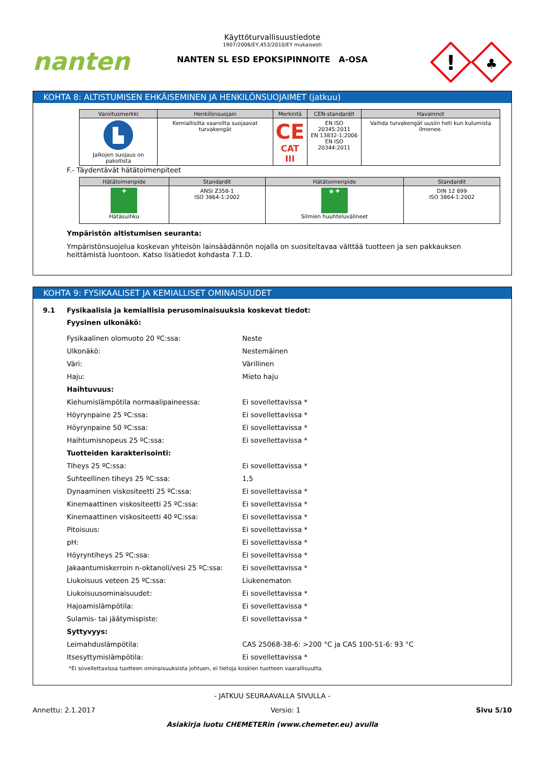nanten
Käyttöturvallisuustiedote
1907/2006/EY,453/2010/EY mukaisesti
NANTEN SL ESD EPOKSIPINNOITE A-OSA
!
♣
KOHTA 8: ALTISTUMISEN EHKÄISEMINEN JA HENKILÖNSUOJAIMET (jatkuu)
| Varoitusmerkki | Henkilönsuojain | Merkintä | CEN-standardit | Havainnot |
| --- | --- | --- | --- | --- |
| ▙ Jalkojen suojaus on pakollista | Kemiallisilta vaaroilta suojaavat turvakengät | CE CAT III | EN ISO 20345:2011 EN 13832-1:2006 EN ISO 20344:2011 | Vaihda turvakengät uusiin heti kun kulumista ilmenee. |
F.- Täydentävät hätätoimenpiteet
| Hätätoimenpide | Standardit | Hätätoimenpide | Standardit |
| --- | --- | --- | --- |
| ✚ Hätäsuihku | ANSI Z358-1 ISO 3864-1:2002 | ◉ ✚ Silmien huuhteluvälineet | DIN 12 899 ISO 3864-1:2002 |
Ympäristön altistumisen seuranta:
Ympäristönsuojelua koskevan yhteisön lainsäädännön nojalla on suositeltavaa välttää tuotteen ja sen pakkauksen heittämistä luontoon. Katso lisätiedot kohdasta 7.1.D.
KOHTA 9: FYSIKAALISET JA KEMIALLISET OMINAISUUDET
9.1 Fysikaalisia ja kemiallisia perusominaisuuksia koskevat tiedot:
Fyysinen ulkonäkö:
| Fysikaalinen olomuoto 20 ºC:ssa: | Neste |
| Ulkonäkö: | Nestemäinen |
| Väri: | Värillinen |
| Haju: | Mieto haju |
| Haihtuvuus: | |
| Kiehumislämpötila normaalipaineessa: | Ei sovellettavissa * |
| Höyrynpaine 25 ºC:ssa: | Ei sovellettavissa * |
| Höyrynpaine 50 ºC:ssa: | Ei sovellettavissa * |
| Haihtumisnopeus 25 ºC:ssa: | Ei sovellettavissa * |
| Tuotteiden karakterisointi: | |
| Tiheys 25 ºC:ssa: | Ei sovellettavissa * |
| Suhteellinen tiheys 25 ºC:ssa: | 1,5 |
| Dynaaminen viskositeetti 25 ºC:ssa: | Ei sovellettavissa * |
| Kinemaattinen viskositeetti 25 ºC:ssa: | Ei sovellettavissa * |
| Kinemaattinen viskositeetti 40 ºC:ssa: | Ei sovellettavissa * |
| Pitoisuus: | Ei sovellettavissa * |
| pH: | Ei sovellettavissa * |
| Höyryntiheys 25 ºC:ssa: | Ei sovellettavissa * |
| Jakaantumiskerroin n-oktanoli/vesi 25 ºC:ssa: | Ei sovellettavissa * |
| Liukoisuus veteen 25 ºC:ssa: | Liukenematon |
| Liukoisuusominaisuudet: | Ei sovellettavissa * |
| Hajoamislämpötila: | Ei sovellettavissa * |
| Sulamis- tai jäätymispiste: | Ei sovellettavissa * |
| Syttyvyys: | |
| Leimahduslämpötila: | CAS 25068-38-6: >200 °C ja CAS 100-51-6: 93 °C |
| Itsesyttymislämpötila: | Ei sovellettavissa * |
*Ei sovellettavissa tuotteen ominaisuuksista johtuen, ei tietoja koskien tuotteen vaarallisuutta.
- JATKUU SEURAAVALLA SIVULLA -
Annettu: 2.1.2017 Versio: 1 Sivu 5/10
Asiakirja luotu CHEMETERin (www.chemeter.eu) avulla